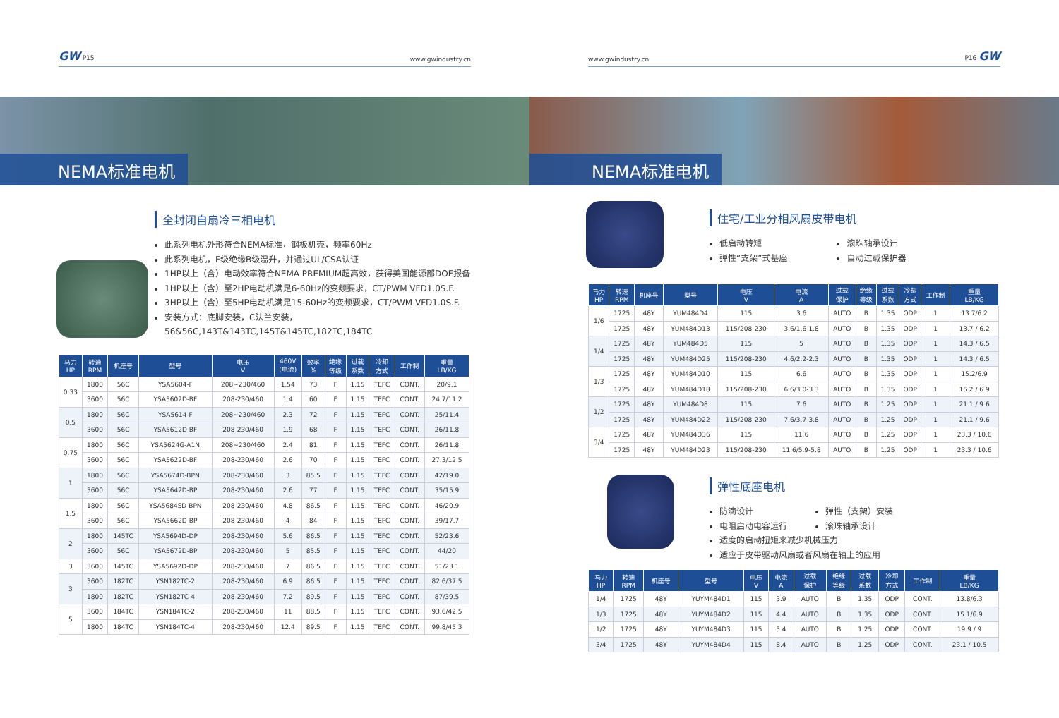GW P15 www.gwindustry.cn
NEMA标准电机
全封闭自扇冷三相电机
此系列电机外形符合NEMA标准，钢板机壳，频率60Hz
此系列电机，F级绝缘B级温升，并通过UL/CSA认证
1HP以上（含）电动效率符合NEMA PREMIUM超高效，获得美国能源部DOE报备
1HP以上（含）至2HP电动机满足6-60Hz的变频要求，CT/PWM VFD1.0S.F.
3HP以上（含）至5HP电动机满足15-60Hz的变频要求，CT/PWM VFD1.0S.F.
安装方式：底脚安装，C法兰安装，
56&56C,143T&143TC,145T&145TC,182TC,184TC
| 马力 HP | 转速 RPM | 机座号 | 型号 | 电压 V | 460V (电流) | 效率 % | 绝缘 等级 | 过载 系数 | 冷却 方式 | 工作制 | 重量 LB/KG |
| --- | --- | --- | --- | --- | --- | --- | --- | --- | --- | --- | --- |
| 0.33 | 1800 | 56C | YSA5604-F | 208~230/460 | 1.54 | 73 | F | 1.15 | TEFC | CONT. | 20/9.1 |
| | 3600 | 56C | YSA5602D-BF | 208-230/460 | 1.4 | 60 | F | 1.15 | TEFC | CONT. | 24.7/11.2 |
| 0.5 | 1800 | 56C | YSA5614-F | 208~230/460 | 2.3 | 72 | F | 1.15 | TEFC | CONT. | 25/11.4 |
| | 3600 | 56C | YSA5612D-BF | 208-230/460 | 1.9 | 68 | F | 1.15 | TEFC | CONT. | 26/11.8 |
| 0.75 | 1800 | 56C | YSA5624G-A1N | 208~230/460 | 2.4 | 81 | F | 1.15 | TEFC | CONT. | 26/11.8 |
| | 3600 | 56C | YSA5622D-BF | 208-230/460 | 2.6 | 70 | F | 1.15 | TEFC | CONT. | 27.3/12.5 |
| 1 | 1800 | 56C | YSA5674D-BPN | 208-230/460 | 3 | 85.5 | F | 1.15 | TEFC | CONT. | 42/19.0 |
| | 3600 | 56C | YSA5642D-BP | 208-230/460 | 2.6 | 77 | F | 1.15 | TEFC | CONT. | 35/15.9 |
| 1.5 | 1800 | 56C | YSA5684SD-BPN | 208-230/460 | 4.8 | 86.5 | F | 1.15 | TEFC | CONT. | 46/20.9 |
| | 3600 | 56C | YSA5662D-BP | 208-230/460 | 4 | 84 | F | 1.15 | TEFC | CONT. | 39/17.7 |
| 2 | 1800 | 145TC | YSA5694D-DP | 208-230/460 | 5.6 | 86.5 | F | 1.15 | TEFC | CONT. | 52/23.6 |
| | 3600 | 56C | YSA5672D-BP | 208-230/460 | 5 | 85.5 | F | 1.15 | TEFC | CONT. | 44/20 |
| 3 | 3600 | 145TC | YSA5692D-DP | 208-230/460 | 7 | 86.5 | F | 1.15 | TEFC | CONT. | 51/23.1 |
| 3 | 3600 | 182TC | YSN182TC-2 | 208-230/460 | 6.9 | 86.5 | F | 1.15 | TEFC | CONT. | 82.6/37.5 |
| | 1800 | 182TC | YSN182TC-4 | 208-230/460 | 7.2 | 89.5 | F | 1.15 | TEFC | CONT. | 87/39.5 |
| 5 | 3600 | 184TC | YSN184TC-2 | 208-230/460 | 11 | 88.5 | F | 1.15 | TEFC | CONT. | 93.6/42.5 |
| | 1800 | 184TC | YSN184TC-4 | 208-230/460 | 12.4 | 89.5 | F | 1.15 | TEFC | CONT. | 99.8/45.3 |
www.gwindustry.cn P16 GW
NEMA标准电机
住宅/工业分相风扇皮带电机
低启动转矩
弹性“支架”式基座
滚珠轴承设计
自动过载保护器
| 马力 HP | 转速 RPM | 机座号 | 型号 | 电压 V | 电流 A | 过载 保护 | 绝缘 等级 | 过载 系数 | 冷却 方式 | 工作制 | 重量 LB/KG |
| --- | --- | --- | --- | --- | --- | --- | --- | --- | --- | --- | --- |
| 1/6 | 1725 | 48Y | YUM484D4 | 115 | 3.6 | AUTO | B | 1.35 | ODP | 1 | 13.7/6.2 |
| | 1725 | 48Y | YUM484D13 | 115/208-230 | 3.6/1.6-1.8 | AUTO | B | 1.35 | ODP | 1 | 13.7 / 6.2 |
| 1/4 | 1725 | 48Y | YUM484D5 | 115 | 5 | AUTO | B | 1.35 | ODP | 1 | 14.3 / 6.5 |
| | 1725 | 48Y | YUM484D25 | 115/208-230 | 4.6/2.2-2.3 | AUTO | B | 1.35 | ODP | 1 | 14.3 / 6.5 |
| 1/3 | 1725 | 48Y | YUM484D10 | 115 | 6.6 | AUTO | B | 1.35 | ODP | 1 | 15.2/6.9 |
| | 1725 | 48Y | YUM484D18 | 115/208-230 | 6.6/3.0-3.3 | AUTO | B | 1.35 | ODP | 1 | 15.2 / 6.9 |
| 1/2 | 1725 | 48Y | YUM484D8 | 115 | 7.6 | AUTO | B | 1.25 | ODP | 1 | 21.1 / 9.6 |
| | 1725 | 48Y | YUM484D22 | 115/208-230 | 7.6/3.7-3.8 | AUTO | B | 1.25 | ODP | 1 | 21.1 / 9.6 |
| 3/4 | 1725 | 48Y | YUM484D36 | 115 | 11.6 | AUTO | B | 1.25 | ODP | 1 | 23.3 / 10.6 |
| | 1725 | 48Y | YUM484D23 | 115/208-230 | 11.6/5.9-5.8 | AUTO | B | 1.25 | ODP | 1 | 23.3 / 10.6 |
弹性底座电机
防滴设计
电阻启动电容运行
适度的启动扭矩来减少机械压力
适应于皮带驱动风扇或者风扇在轴上的应用
弹性（支架）安装
滚珠轴承设计
| 马力 HP | 转速 RPM | 机座号 | 型号 | 电压 V | 电流 A | 过载 保护 | 绝缘 等级 | 过载 系数 | 冷却 方式 | 工作制 | 重量 LB/KG |
| --- | --- | --- | --- | --- | --- | --- | --- | --- | --- | --- | --- |
| 1/4 | 1725 | 48Y | YUYM484D1 | 115 | 3.9 | AUTO | B | 1.35 | ODP | CONT. | 13.8/6.3 |
| 1/3 | 1725 | 48Y | YUYM484D2 | 115 | 4.4 | AUTO | B | 1.35 | ODP | CONT. | 15.1/6.9 |
| 1/2 | 1725 | 48Y | YUYM484D3 | 115 | 5.4 | AUTO | B | 1.25 | ODP | CONT. | 19.9 / 9 |
| 3/4 | 1725 | 48Y | YUYM484D4 | 115 | 8.4 | AUTO | B | 1.25 | ODP | CONT. | 23.1 / 10.5 |